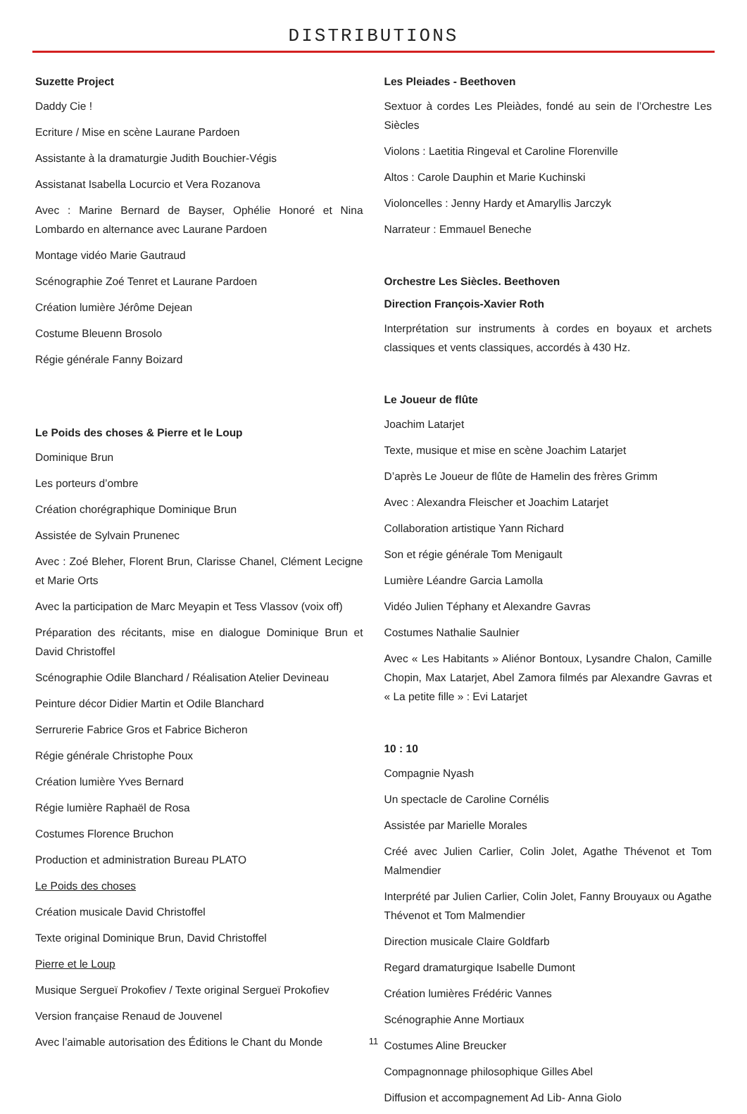DISTRIBUTIONS
Suzette Project
Daddy Cie !
Ecriture / Mise en scène Laurane Pardoen
Assistante à la dramaturgie Judith Bouchier-Végis
Assistanat Isabella Locurcio et Vera Rozanova
Avec : Marine Bernard de Bayser, Ophélie Honoré et Nina Lombardo en alternance avec Laurane Pardoen
Montage vidéo Marie Gautraud
Scénographie Zoé Tenret et Laurane Pardoen
Création lumière Jérôme Dejean
Costume Bleuenn Brosolo
Régie générale Fanny Boizard
Le Poids des choses & Pierre et le Loup
Dominique Brun
Les porteurs d’ombre
Création chorégraphique Dominique Brun
Assistée de Sylvain Prunenec
Avec : Zoé Bleher, Florent Brun, Clarisse Chanel, Clément Lecigne et Marie Orts
Avec la participation de Marc Meyapin et Tess Vlassov (voix off)
Préparation des récitants, mise en dialogue Dominique Brun et David Christoffel
Scénographie Odile Blanchard / Réalisation Atelier Devineau
Peinture décor Didier Martin et Odile Blanchard
Serrurerie Fabrice Gros et Fabrice Bicheron
Régie générale Christophe Poux
Création lumière Yves Bernard
Régie lumière Raphaël de Rosa
Costumes Florence Bruchon
Production et administration Bureau PLATO
Le Poids des choses
Création musicale David Christoffel
Texte original Dominique Brun, David Christoffel
Pierre et le Loup
Musique Sergueï Prokofiev / Texte original Sergueï Prokofiev
Version française Renaud de Jouvenel
Avec l’aimable autorisation des Éditions le Chant du Monde
Les Pleiades - Beethoven
Sextuor à cordes Les Pleiàdes, fondé au sein de l’Orchestre Les Siècles
Violons : Laetitia Ringeval et Caroline Florenville
Altos : Carole Dauphin et Marie Kuchinski
Violoncelles : Jenny Hardy et Amaryllis Jarczyk
Narrateur : Emmauel Beneche
Orchestre Les Siècles. Beethoven
Direction François-Xavier Roth
Interprétation sur instruments à cordes en boyaux et archets classiques et vents classiques, accordés à 430 Hz.
Le Joueur de flûte
Joachim Latarjet
Texte, musique et mise en scène Joachim Latarjet
D’après Le Joueur de flûte de Hamelin des frères Grimm
Avec : Alexandra Fleischer et Joachim Latarjet
Collaboration artistique Yann Richard
Son et régie générale Tom Menigault
Lumière Léandre Garcia Lamolla
Vidéo Julien Téphany et Alexandre Gavras
Costumes Nathalie Saulnier
Avec « Les Habitants » Aliénor Bontoux, Lysandre Chalon, Camille Chopin, Max Latarjet, Abel Zamora filmés par Alexandre Gavras et « La petite fille » : Evi Latarjet
10 : 10
Compagnie Nyash
Un spectacle de Caroline Cornélis
Assistée par Marielle Morales
Créé avec Julien Carlier, Colin Jolet, Agathe Thévenot et Tom Malmendier
Interprété par Julien Carlier, Colin Jolet, Fanny Brouyaux ou Agathe Thévenot et Tom Malmendier
Direction musicale Claire Goldfarb
Regard dramaturgique Isabelle Dumont
Création lumières Frédéric Vannes
Scénographie Anne Mortiaux
Costumes Aline Breucker
Compagnonnage philosophique Gilles Abel
Diffusion et accompagnement Ad Lib- Anna Giolo
11